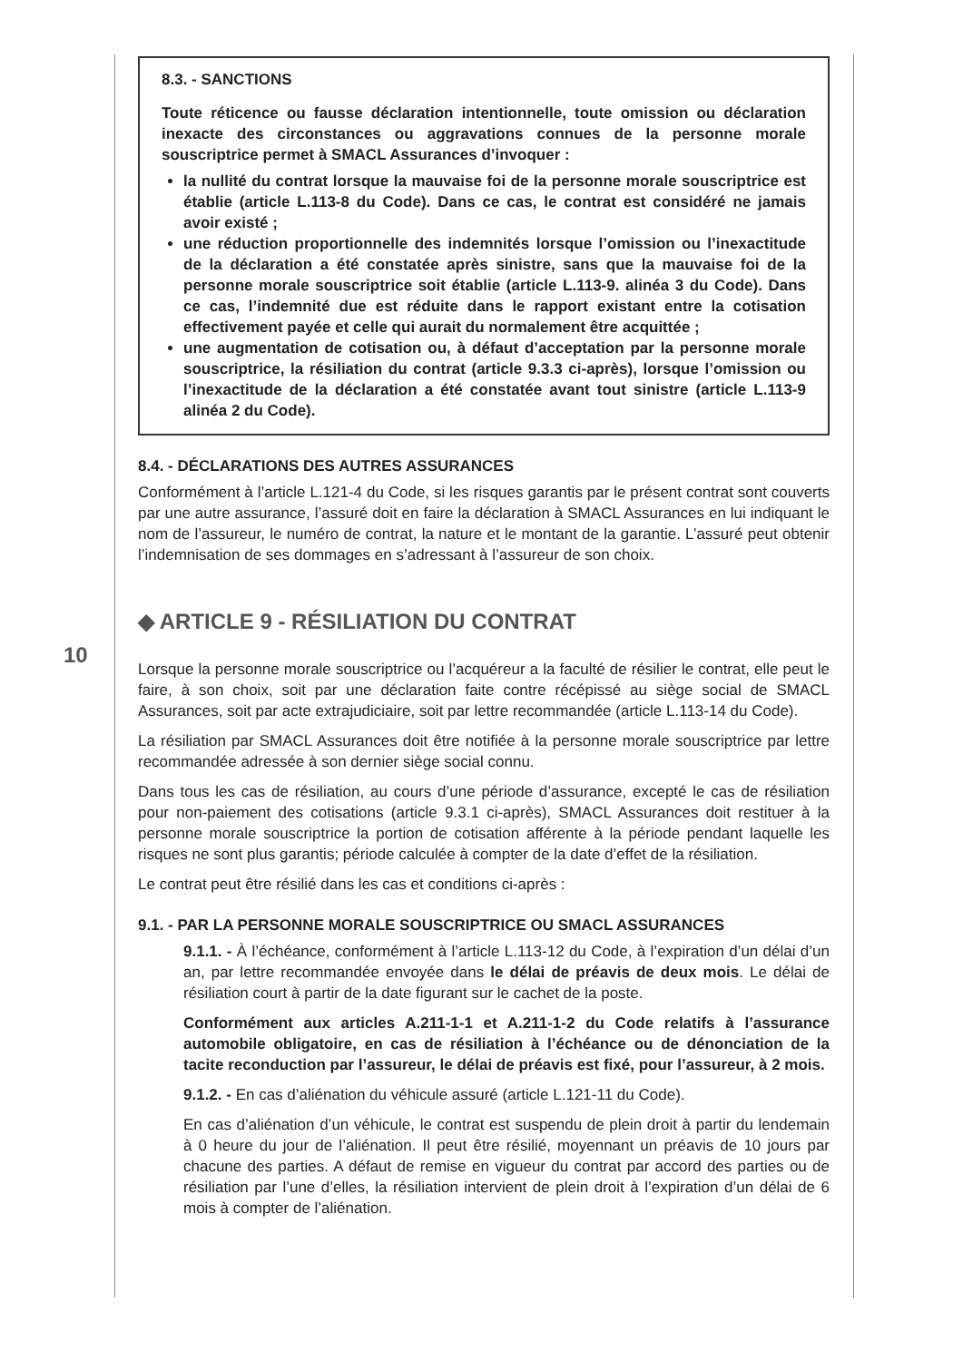8.3. - SANCTIONS
Toute réticence ou fausse déclaration intentionnelle, toute omission ou déclaration inexacte des circonstances ou aggravations connues de la personne morale souscriptrice permet à SMACL Assurances d’invoquer :
la nullité du contrat lorsque la mauvaise foi de la personne morale souscriptrice est établie (article L.113-8 du Code). Dans ce cas, le contrat est considéré ne jamais avoir existé ;
une réduction proportionnelle des indemnités lorsque l’omission ou l’inexactitude de la déclaration a été constatée après sinistre, sans que la mauvaise foi de la personne morale souscriptrice soit établie (article L.113-9. alinéa 3 du Code). Dans ce cas, l’indemnité due est réduite dans le rapport existant entre la cotisation effectivement payée et celle qui aurait du normalement être acquittée ;
une augmentation de cotisation ou, à défaut d’acceptation par la personne morale souscriptrice, la résiliation du contrat (article 9.3.3 ci-après), lorsque l’omission ou l’inexactitude de la déclaration a été constatée avant tout sinistre (article L.113-9 alinéa 2 du Code).
8.4. - DÉCLARATIONS DES AUTRES ASSURANCES
Conformément à l’article L.121-4 du Code, si les risques garantis par le présent contrat sont couverts par une autre assurance, l’assuré doit en faire la déclaration à SMACL Assurances en lui indiquant le nom de l’assureur, le numéro de contrat, la nature et le montant de la garantie. L’assuré peut obtenir l’indemnisation de ses dommages en s’adressant à l’assureur de son choix.
◆ ARTICLE 9 - RÉSILIATION DU CONTRAT
Lorsque la personne morale souscriptrice ou l’acquéreur a la faculté de résilier le contrat, elle peut le faire, à son choix, soit par une déclaration faite contre récépissé au siège social de SMACL Assurances, soit par acte extrajudiciaire, soit par lettre recommandée (article L.113-14 du Code).
La résiliation par SMACL Assurances doit être notifiée à la personne morale souscriptrice par lettre recommandée adressée à son dernier siège social connu.
Dans tous les cas de résiliation, au cours d’une période d’assurance, excepté le cas de résiliation pour non-paiement des cotisations (article 9.3.1 ci-après), SMACL Assurances doit restituer à la personne morale souscriptrice la portion de cotisation afférente à la période pendant laquelle les risques ne sont plus garantis; période calculée à compter de la date d’effet de la résiliation.
Le contrat peut être résilié dans les cas et conditions ci-après :
9.1. - PAR LA PERSONNE MORALE SOUSCRIPTRICE OU SMACL ASSURANCES
9.1.1. - À l’échéance, conformément à l’article L.113-12 du Code, à l’expiration d’un délai d’un an, par lettre recommandée envoyée dans le délai de préavis de deux mois. Le délai de résiliation court à partir de la date figurant sur le cachet de la poste.
Conformément aux articles A.211-1-1 et A.211-1-2 du Code relatifs à l’assurance automobile obligatoire, en cas de résiliation à l’échéance ou de dénonciation de la tacite reconduction par l’assureur, le délai de préavis est fixé, pour l’assureur, à 2 mois.
9.1.2. - En cas d’aliénation du véhicule assuré (article L.121-11 du Code).
En cas d’aliénation d’un véhicule, le contrat est suspendu de plein droit à partir du lendemain à 0 heure du jour de l’aliénation. Il peut être résilié, moyennant un préavis de 10 jours par chacune des parties. A défaut de remise en vigueur du contrat par accord des parties ou de résiliation par l’une d’elles, la résiliation intervient de plein droit à l’expiration d’un délai de 6 mois à compter de l’aliénation.
10